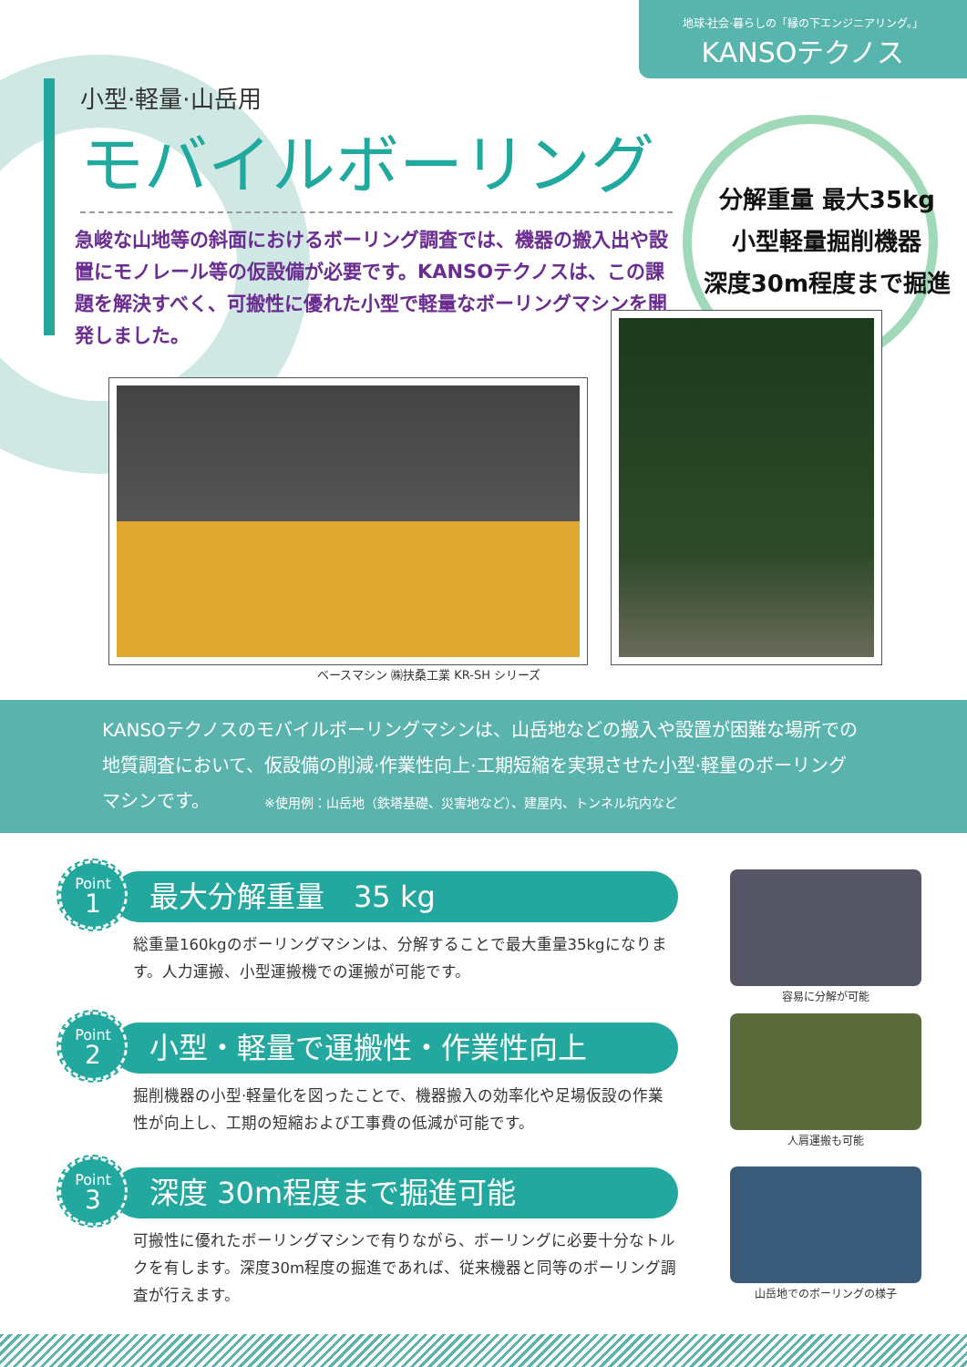地球·社会·暮らしの「縁の下エンジニアリング。」
KANSOテクノス
小型·軽量·山岳用
モバイルボーリング
急峻な山地等の斜面におけるボーリング調査では、機器の搬入出や設置にモノレール等の仮設備が必要です。KANSOテクノスは、この課題を解決すべく、可搬性に優れた小型で軽量なボーリングマシンを開発しました。
分解重量 最大35kg
小型軽量掘削機器
深度30m程度まで掘進
ベースマシン ㈱扶桑工業 KR-SH シリーズ
KANSOテクノスのモバイルボーリングマシンは、山岳地などの搬入や設置が困難な場所での地質調査において、仮設備の削減·作業性向上·工期短縮を実現させた小型·軽量のボーリングマシンです。 ※使用例：山岳地（鉄塔基礎、災害地など）、建屋内、トンネル坑内など
Point
1
最大分解重量　35 kg
総重量160kgのボーリングマシンは、分解することで最大重量35kgになります。人力運搬、小型運搬機での運搬が可能です。
Point
2
小型・軽量で運搬性・作業性向上
掘削機器の小型·軽量化を図ったことで、機器搬入の効率化や足場仮設の作業性が向上し、工期の短縮および工事費の低減が可能です。
Point
3
深度 30m程度まで掘進可能
可搬性に優れたボーリングマシンで有りながら、ボーリングに必要十分なトルクを有します。深度30m程度の掘進であれば、従来機器と同等のボーリング調査が行えます。
容易に分解が可能
人肩運搬も可能
山岳地でのボーリングの様子